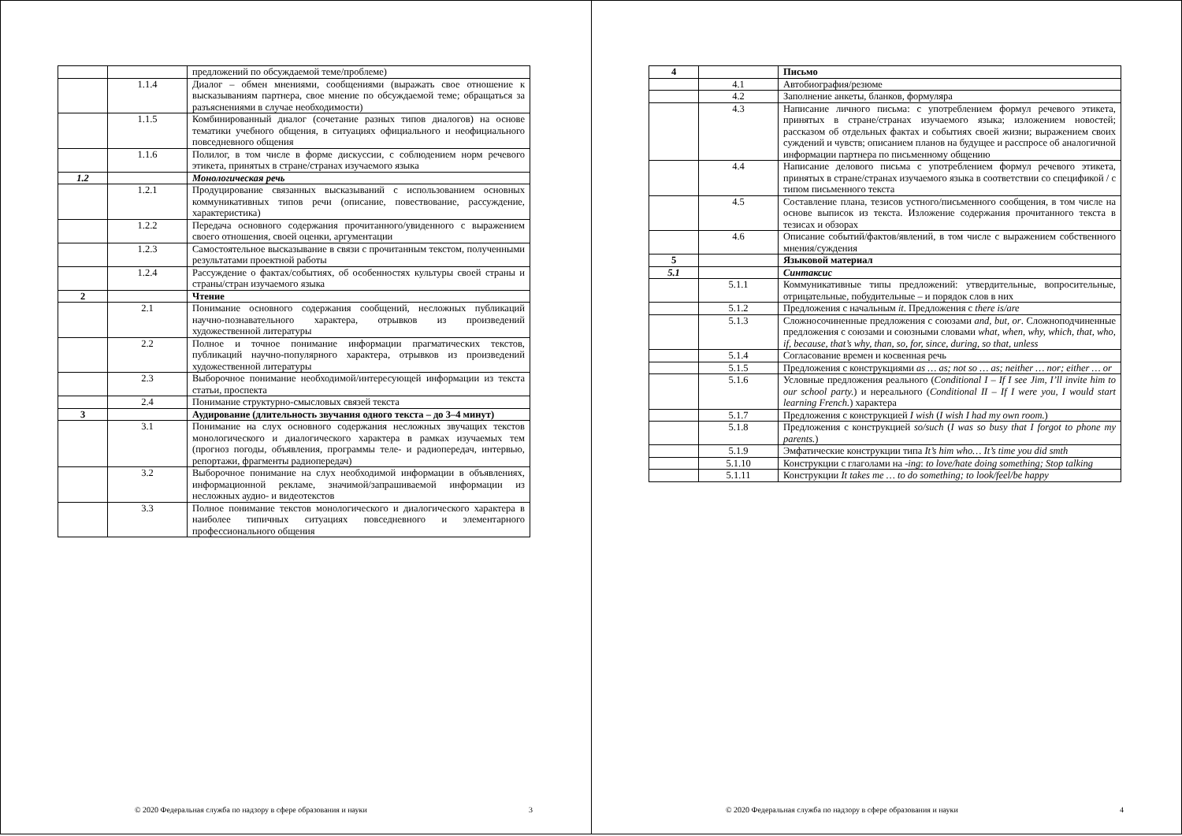| | | предложений по обсуждаемой теме/проблеме) |
| | 1.1.4 | Диалог – обмен мнениями, сообщениями (выражать свое отношение к высказываниям партнера, свое мнение по обсуждаемой теме; обращаться за разъяснениями в случае необходимости) |
| | 1.1.5 | Комбинированный диалог (сочетание разных типов диалогов) на основе тематики учебного общения, в ситуациях официального и неофициального повседневного общения |
| | 1.1.6 | Полилог, в том числе в форме дискуссии, с соблюдением норм речевого этикета, принятых в стране/странах изучаемого языка |
| 1.2 | | Монологическая речь |
| | 1.2.1 | Продуцирование связанных высказываний с использованием основных коммуникативных типов речи (описание, повествование, рассуждение, характеристика) |
| | 1.2.2 | Передача основного содержания прочитанного/увиденного с выражением своего отношения, своей оценки, аргументации |
| | 1.2.3 | Самостоятельное высказывание в связи с прочитанным текстом, полученными результатами проектной работы |
| | 1.2.4 | Рассуждение о фактах/событиях, об особенностях культуры своей страны и страны/стран изучаемого языка |
| 2 | | Чтение |
| | 2.1 | Понимание основного содержания сообщений, несложных публикаций научно-познавательного характера, отрывков из произведений художественной литературы |
| | 2.2 | Полное и точное понимание информации прагматических текстов, публикаций научно-популярного характера, отрывков из произведений художественной литературы |
| | 2.3 | Выборочное понимание необходимой/интересующей информации из текста статьи, проспекта |
| | 2.4 | Понимание структурно-смысловых связей текста |
| 3 | | Аудирование (длительность звучания одного текста – до 3–4 минут) |
| | 3.1 | Понимание на слух основного содержания несложных звучащих текстов монологического и диалогического характера в рамках изучаемых тем (прогноз погоды, объявления, программы теле- и радиопередач, интервью, репортажи, фрагменты радиопередач) |
| | 3.2 | Выборочное понимание на слух необходимой информации в объявлениях, информационной рекламе, значимой/запрашиваемой информации из несложных аудио- и видеотекстов |
| | 3.3 | Полное понимание текстов монологического и диалогического характера в наиболее типичных ситуациях повседневного и элементарного профессионального общения |
© 2020 Федеральная служба по надзору в сфере образования и науки 3
| 4 | | Письмо |
| | 4.1 | Автобиография/резюме |
| | 4.2 | Заполнение анкеты, бланков, формуляра |
| | 4.3 | Написание личного письма: с употреблением формул речевого этикета, принятых в стране/странах изучаемого языка; изложением новостей; рассказом об отдельных фактах и событиях своей жизни; выражением своих суждений и чувств; описанием планов на будущее и расспросе об аналогичной информации партнера по письменному общению |
| | 4.4 | Написание делового письма с употреблением формул речевого этикета, принятых в стране/странах изучаемого языка в соответствии со спецификой / с типом письменного текста |
| | 4.5 | Составление плана, тезисов устного/письменного сообщения, в том числе на основе выписок из текста. Изложение содержания прочитанного текста в тезисах и обзорах |
| | 4.6 | Описание событий/фактов/явлений, в том числе с выражением собственного мнения/суждения |
| 5 | | Языковой материал |
| 5.1 | | Синтаксис |
| | 5.1.1 | Коммуникативные типы предложений: утвердительные, вопросительные, отрицательные, побудительные – и порядок слов в них |
| | 5.1.2 | Предложения с начальным it . Предложения с there is/are |
| | 5.1.3 | Сложносочиненные предложения с союзами and, but, or . Сложноподчиненные предложения с союзами и союзными словами what, when, why, which, that, who, if, because, that’s why, than, so, for, since, during, so that, unless |
| | 5.1.4 | Согласование времен и косвенная речь |
| | 5.1.5 | Предложения с конструкциями as … as; not so … as; neither … nor; either … or |
| | 5.1.6 | Условные предложения реального ( Conditional I – If I see Jim, I’ll invite him to our school party. ) и нереального ( Conditional II – If I were you, I would start learning French. ) характера |
| | 5.1.7 | Предложения с конструкцией I wish ( I wish I had my own room. ) |
| | 5.1.8 | Предложения с конструкцией so/such ( I was so busy that I forgot to phone my parents. ) |
| | 5.1.9 | Эмфатические конструкции типа It’s him who… It’s time you did smth |
| | 5.1.10 | Конструкции с глаголами на -ing : to love/hate doing something; Stop talking |
| | 5.1.11 | Конструкции It takes me … to do something; to look/feel/be happy |
© 2020 Федеральная служба по надзору в сфере образования и науки 4